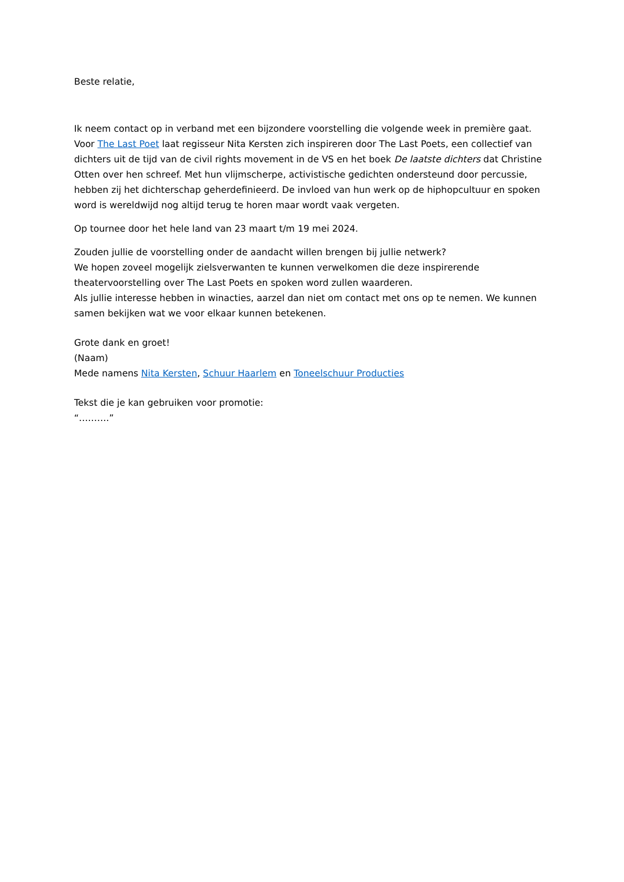Beste relatie,
Ik neem contact op in verband met een bijzondere voorstelling die volgende week in première gaat. Voor The Last Poet laat regisseur Nita Kersten zich inspireren door The Last Poets, een collectief van dichters uit de tijd van de civil rights movement in de VS en het boek De laatste dichters dat Christine Otten over hen schreef. Met hun vlijmscherpe, activistische gedichten ondersteund door percussie, hebben zij het dichterschap geherdefinieerd. De invloed van hun werk op de hiphopcultuur en spoken word is wereldwijd nog altijd terug te horen maar wordt vaak vergeten.
Op tournee door het hele land van 23 maart t/m 19 mei 2024.
Zouden jullie de voorstelling onder de aandacht willen brengen bij jullie netwerk?
We hopen zoveel mogelijk zielsverwanten te kunnen verwelkomen die deze inspirerende theatervoorstelling over The Last Poets en spoken word zullen waarderen.
Als jullie interesse hebben in winacties, aarzel dan niet om contact met ons op te nemen. We kunnen samen bekijken wat we voor elkaar kunnen betekenen.
Grote dank en groet!
(Naam)
Mede namens Nita Kersten, Schuur Haarlem en Toneelschuur Producties
Tekst die je kan gebruiken voor promotie:
“……….”